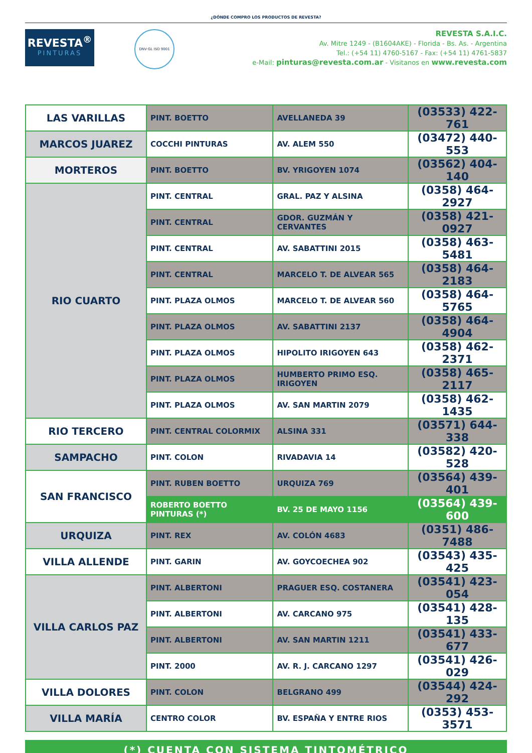¿DÓNDE COMPRO LOS PRODUCTOS DE REVESTA?
REVESTA<sup>®</sup>
PINTURAS
DNV·GL ISO 9001
REVESTA S.A.I.C.
Av. Mitre 1249 - (B1604AKE) - Florida - Bs. As. - Argentina
Tel.: (+54 11) 4760-5167 - Fax: (+54 11) 4761-5837
e-Mail: pinturas@revesta.com.ar - Visitanos en www.revesta.com
| LAS VARILLAS | PINT. BOETTO | AVELLANEDA 39 | (03533) 422-761 |
| MARCOS JUAREZ | COCCHI PINTURAS | AV. ALEM 550 | (03472) 440-553 |
| MORTEROS | PINT. BOETTO | BV. YRIGOYEN 1074 | (03562) 404-140 |
| RIO CUARTO | PINT. CENTRAL | GRAL. PAZ Y ALSINA | (0358) 464-2927 |
| | PINT. CENTRAL | GDOR. GUZMÁN Y CERVANTES | (0358) 421-0927 |
| | PINT. CENTRAL | AV. SABATTINI 2015 | (0358) 463-5481 |
| | PINT. CENTRAL | MARCELO T. DE ALVEAR 565 | (0358) 464-2183 |
| | PINT. PLAZA OLMOS | MARCELO T. DE ALVEAR 560 | (0358) 464-5765 |
| | PINT. PLAZA OLMOS | AV. SABATTINI 2137 | (0358) 464-4904 |
| | PINT. PLAZA OLMOS | HIPOLITO IRIGOYEN 643 | (0358) 462-2371 |
| | PINT. PLAZA OLMOS | HUMBERTO PRIMO ESQ. IRIGOYEN | (0358) 465-2117 |
| | PINT. PLAZA OLMOS | AV. SAN MARTIN 2079 | (0358) 462-1435 |
| RIO TERCERO | PINT. CENTRAL COLORMIX | ALSINA 331 | (03571) 644-338 |
| SAMPACHO | PINT. COLON | RIVADAVIA 14 | (03582) 420-528 |
| SAN FRANCISCO | PINT. RUBEN BOETTO | URQUIZA 769 | (03564) 439-401 |
| | ROBERTO BOETTO PINTURAS (*) | BV. 25 DE MAYO 1156 | (03564) 439-600 |
| URQUIZA | PINT. REX | AV. COLÓN 4683 | (0351) 486-7488 |
| VILLA ALLENDE | PINT. GARIN | AV. GOYCOECHEA 902 | (03543) 435-425 |
| VILLA CARLOS PAZ | PINT. ALBERTONI | PRAGUER ESQ. COSTANERA | (03541) 423-054 |
| | PINT. ALBERTONI | AV. CARCANO 975 | (03541) 428-135 |
| | PINT. ALBERTONI | AV. SAN MARTIN 1211 | (03541) 433-677 |
| | PINT. 2000 | AV. R. J. CARCANO 1297 | (03541) 426-029 |
| VILLA DOLORES | PINT. COLON | BELGRANO 499 | (03544) 424-292 |
| VILLA MARÍA | CENTRO COLOR | BV. ESPAÑA Y ENTRE RIOS | (0353) 453-3571 |
(*) CUENTA CON SISTEMA TINTOMÉTRICO